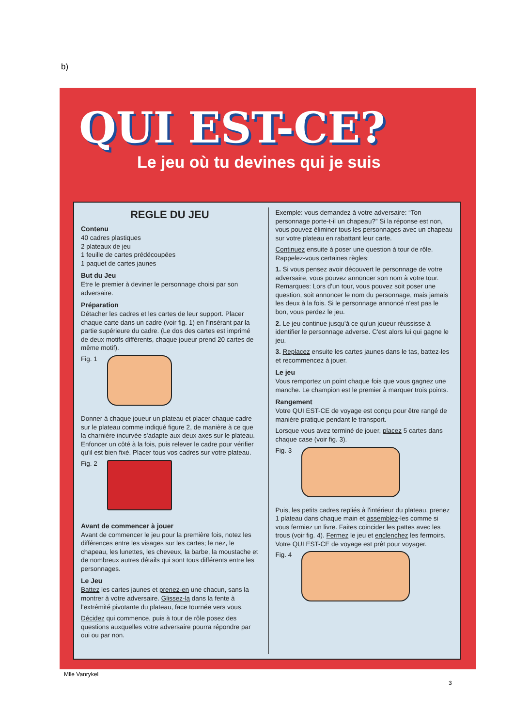b)
QUI EST-CE?
Le jeu où tu devines qui je suis
REGLE DU JEU
Contenu
40 cadres plastiques
2 plateaux de jeu
1 feuille de cartes prédécoupées
1 paquet de cartes jaunes
But du Jeu
Etre le premier à deviner le personnage choisi par son adversaire.
Préparation
Détacher les cadres et les cartes de leur support. Placer chaque carte dans un cadre (voir fig. 1) en l'insérant par la partie supérieure du cadre. (Le dos des cartes est imprimé de deux motifs différents, chaque joueur prend 20 cartes de même motif).
Fig. 1
Donner à chaque joueur un plateau et placer chaque cadre sur le plateau comme indiqué figure 2, de manière à ce que la charnière incurvée s'adapte aux deux axes sur le plateau. Enfoncer un côté à la fois, puis relever le cadre pour vérifier qu'il est bien fixé. Placer tous vos cadres sur votre plateau.
Fig. 2
Avant de commencer à jouer
Avant de commencer le jeu pour la première fois, notez les différences entre les visages sur les cartes; le nez, le chapeau, les lunettes, les cheveux, la barbe, la moustache et de nombreux autres détails qui sont tous différents entre les personnages.
Le Jeu
Battez les cartes jaunes et prenez-en une chacun, sans la montrer à votre adversaire. Glissez-la dans la fente à l'extrémité pivotante du plateau, face tournée vers vous.
Décidez qui commence, puis à tour de rôle posez des questions auxquelles votre adversaire pourra répondre par oui ou par non.
Exemple: vous demandez à votre adversaire: “Ton personnage porte-t-il un chapeau?” Si la réponse est non, vous pouvez éliminer tous les personnages avec un chapeau sur votre plateau en rabattant leur carte.
Continuez ensuite à poser une question à tour de rôle. Rappelez-vous certaines règles:
1. Si vous pensez avoir découvert le personnage de votre adversaire, vous pouvez annoncer son nom à votre tour. Remarques: Lors d'un tour, vous pouvez soit poser une question, soit annoncer le nom du personnage, mais jamais les deux à la fois. Si le personnage annoncé n'est pas le bon, vous perdez le jeu.
2. Le jeu continue jusqu'à ce qu'un joueur réussisse à identifier le personnage adverse. C'est alors lui qui gagne le jeu.
3. Replacez ensuite les cartes jaunes dans le tas, battez-les et recommencez à jouer.
Le jeu
Vous remportez un point chaque fois que vous gagnez une manche. Le champion est le premier à marquer trois points.
Rangement
Votre QUI EST-CE de voyage est conçu pour être rangé de manière pratique pendant le transport.
Lorsque vous avez terminé de jouer, placez 5 cartes dans chaque case (voir fig. 3).
Fig. 3
Puis, les petits cadres repliés à l'intérieur du plateau, prenez 1 plateau dans chaque main et assemblez-les comme si vous fermiez un livre. Faites coincider les pattes avec les trous (voir fig. 4). Fermez le jeu et enclenchez les fermoirs. Votre QUI EST-CE de voyage est prêt pour voyager.
Fig. 4
Mlle Vanrykel
3